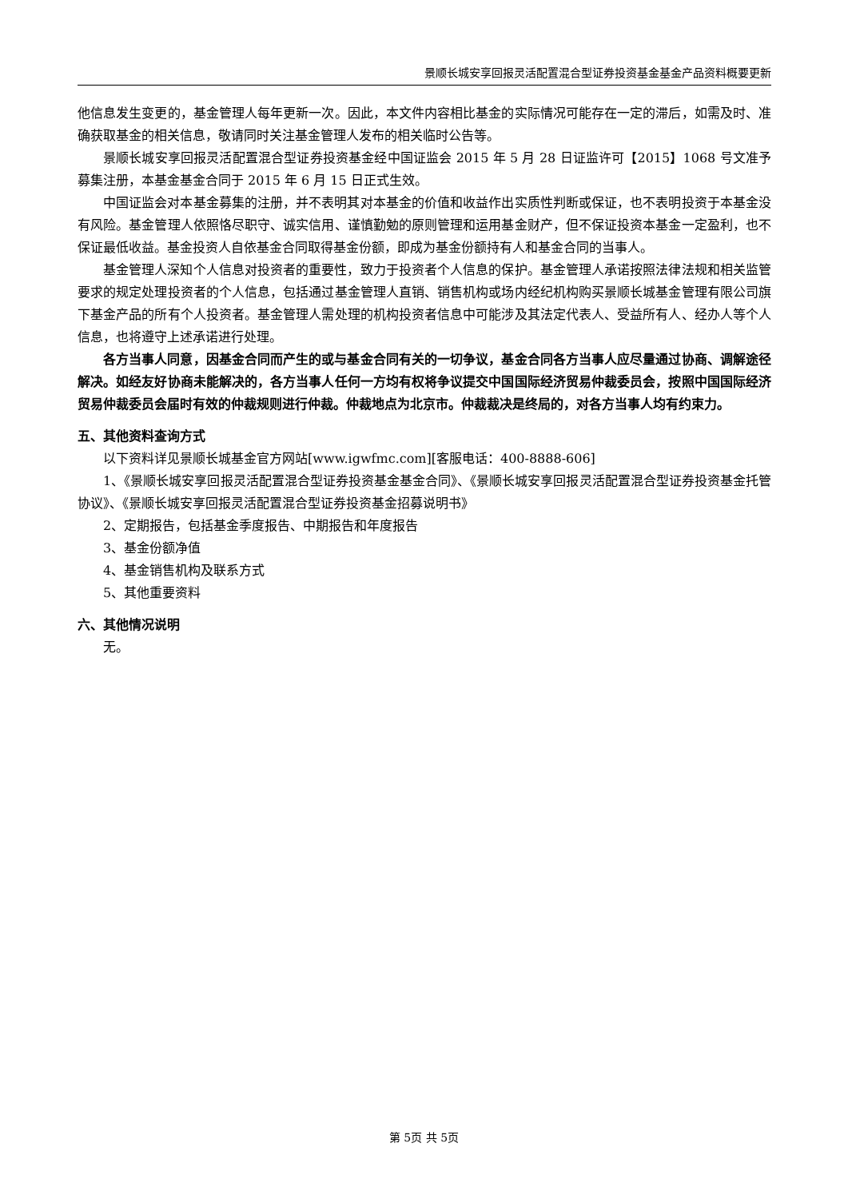景顺长城安享回报灵活配置混合型证券投资基金基金产品资料概要更新
他信息发生变更的，基金管理人每年更新一次。因此，本文件内容相比基金的实际情况可能存在一定的滞后，如需及时、准确获取基金的相关信息，敬请同时关注基金管理人发布的相关临时公告等。
景顺长城安享回报灵活配置混合型证券投资基金经中国证监会 2015 年 5 月 28 日证监许可【2015】1068 号文准予募集注册，本基金基金合同于 2015 年 6 月 15 日正式生效。
中国证监会对本基金募集的注册，并不表明其对本基金的价值和收益作出实质性判断或保证，也不表明投资于本基金没有风险。基金管理人依照恪尽职守、诚实信用、谨慎勤勉的原则管理和运用基金财产，但不保证投资本基金一定盈利，也不保证最低收益。基金投资人自依基金合同取得基金份额，即成为基金份额持有人和基金合同的当事人。
基金管理人深知个人信息对投资者的重要性，致力于投资者个人信息的保护。基金管理人承诺按照法律法规和相关监管要求的规定处理投资者的个人信息，包括通过基金管理人直销、销售机构或场内经纪机构购买景顺长城基金管理有限公司旗下基金产品的所有个人投资者。基金管理人需处理的机构投资者信息中可能涉及其法定代表人、受益所有人、经办人等个人信息，也将遵守上述承诺进行处理。
各方当事人同意，因基金合同而产生的或与基金合同有关的一切争议，基金合同各方当事人应尽量通过协商、调解途径解决。如经友好协商未能解决的，各方当事人任何一方均有权将争议提交中国国际经济贸易仲裁委员会，按照中国国际经济贸易仲裁委员会届时有效的仲裁规则进行仲裁。仲裁地点为北京市。仲裁裁决是终局的，对各方当事人均有约束力。
五、其他资料查询方式
以下资料详见景顺长城基金官方网站[www.igwfmc.com][客服电话：400-8888-606]
1、《景顺长城安享回报灵活配置混合型证券投资基金基金合同》、《景顺长城安享回报灵活配置混合型证券投资基金托管协议》、《景顺长城安享回报灵活配置混合型证券投资基金招募说明书》
2、定期报告，包括基金季度报告、中期报告和年度报告
3、基金份额净值
4、基金销售机构及联系方式
5、其他重要资料
六、其他情况说明
无。
第 5页 共 5页